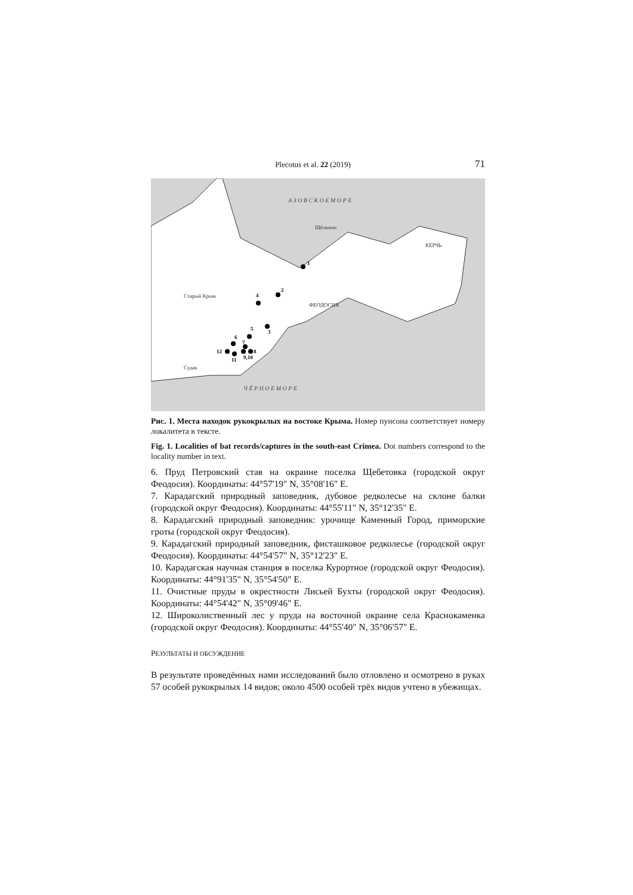Plecotus et al. 22 (2019) 71
А З О В С К О Е М О Р Е
Щёлкино
КЕРЧЬ
ФЕОДОСИЯ
Старый Крым
Судак
Ч Ё Р Н О Е М О Р Е
1
2
3
4
5
6
7
8
9,10
11
12
Рис. 1. Места находок рукокрылых на востоке Крыма. Номер пунсона соответствует номеру локалитета в тексте.
Fig. 1. Localities of bat records/captures in the south-east Crimea. Dot numbers correspond to the locality number in text.
6. Пруд Петровский став на окраине поселка Щебетовка (городской округ Феодосия). Координаты: 44°57'19" N, 35°08'16" E.
7. Карадагский природный заповедник, дубовое редколесье на склоне балки (городской округ Феодосия). Координаты: 44°55'11" N, 35°12'35" E.
8. Карадагский природный заповедник: урочище Каменный Город, приморские гроты (городской округ Феодосия).
9. Карадагский природный заповедник, фисташковое редколесье (городской округ Феодосия). Координаты: 44°54'57" N, 35°12'23" E.
10. Карадагская научная станция в поселка Курортное (городской округ Феодосия). Координаты: 44°91'35" N, 35°54'50" E.
11. Очистные пруды в окрестности Лисьей Бухты (городской округ Феодосия). Координаты: 44°54'42" N, 35°09'46" E.
12. Широколиственный лес у пруда на восточной окраине села Краснокаменка (городской округ Феодосия). Координаты: 44°55'40" N, 35°06'57" E.
РЕЗУЛЬТАТЫ И ОБСУЖДЕНИЕ
В результате проведённых нами исследований было отловлено и осмотрено в руках 57 особей рукокрылых 14 видов; около 4500 особей трёх видов учтено в убежищах.